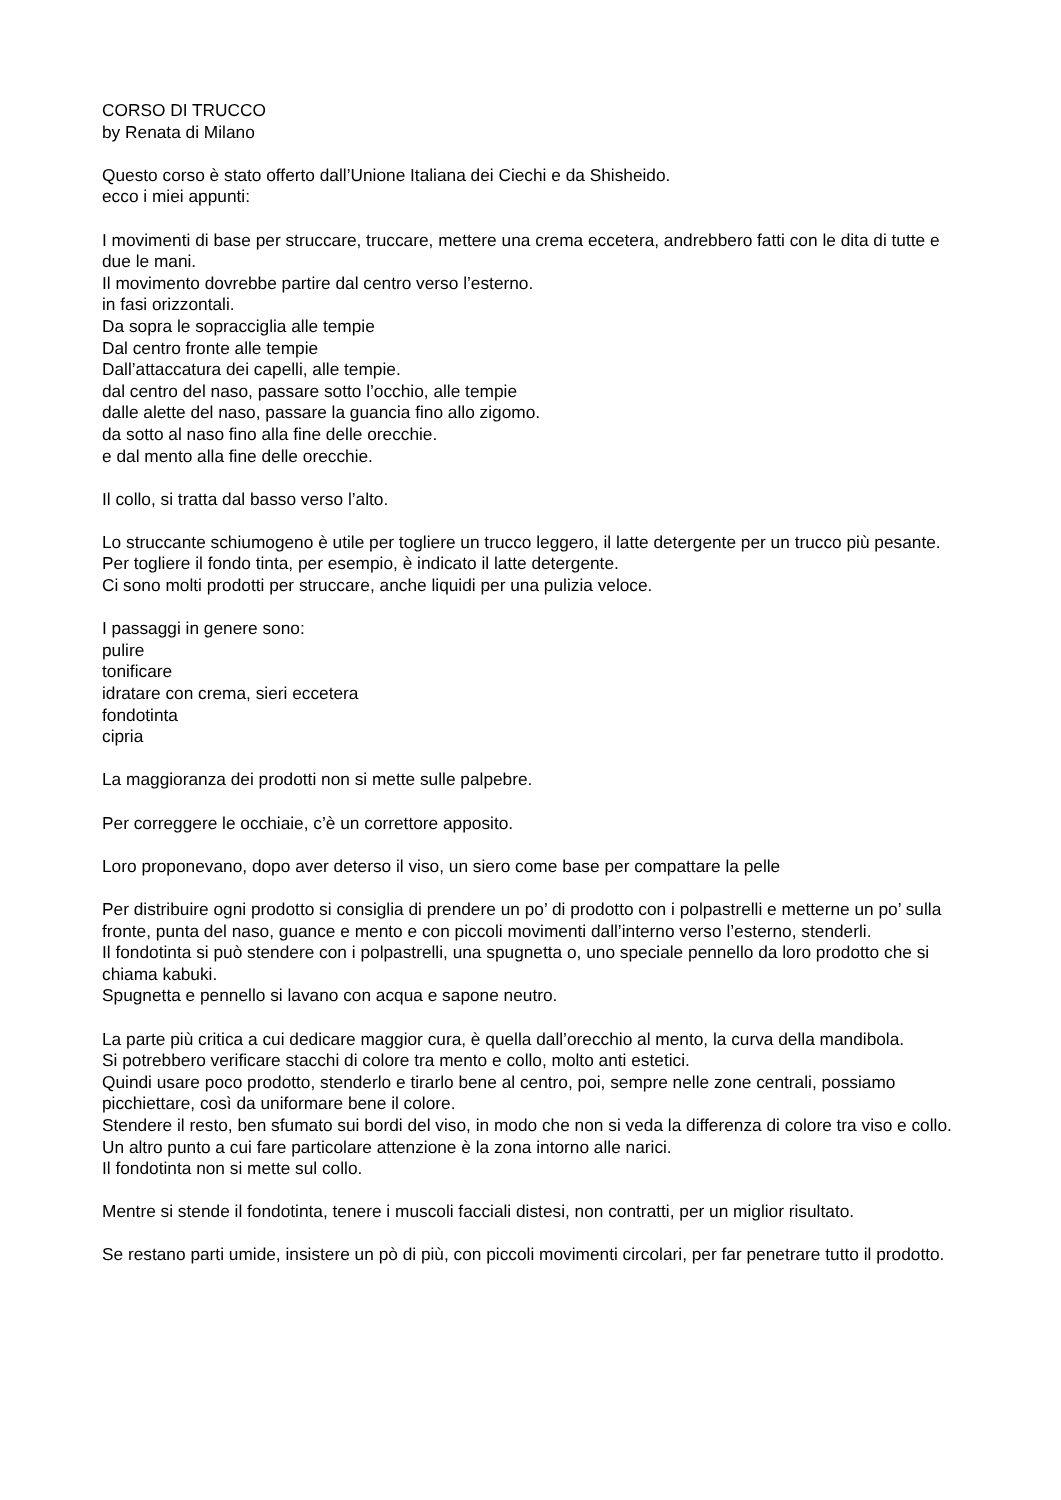CORSO DI TRUCCO
by Renata di Milano
Questo corso è stato offerto dall’Unione Italiana dei Ciechi e da Shisheido.
ecco i miei appunti:
I movimenti di base per struccare, truccare, mettere una crema eccetera, andrebbero fatti con le dita di tutte e due le mani.
Il movimento dovrebbe partire dal centro verso l’esterno.
in fasi orizzontali.
Da sopra le sopracciglia alle tempie
Dal centro fronte alle tempie
Dall’attaccatura dei capelli, alle tempie.
dal centro del naso, passare sotto l’occhio, alle tempie
dalle alette del naso, passare la guancia fino allo zigomo.
da sotto al naso fino alla fine delle orecchie.
e dal mento alla fine delle orecchie.
Il collo, si tratta dal basso verso l’alto.
Lo struccante schiumogeno è utile per togliere un trucco leggero, il latte detergente per un trucco più pesante.
Per togliere il fondo tinta, per esempio, è indicato il latte detergente.
Ci sono molti prodotti per struccare, anche liquidi per una pulizia veloce.
I passaggi in genere sono:
pulire
tonificare
idratare con crema, sieri eccetera
fondotinta
cipria
La maggioranza dei prodotti non si mette sulle palpebre.
Per correggere le occhiaie, c’è un correttore apposito.
Loro proponevano, dopo aver deterso il viso, un siero come base per compattare la pelle
Per distribuire ogni prodotto si consiglia di prendere un po’ di prodotto con i polpastrelli e metterne un po’ sulla fronte, punta del naso, guance e mento e con piccoli movimenti dall’interno verso l’esterno, stenderli.
Il fondotinta si può stendere con i polpastrelli, una spugnetta o, uno speciale pennello da loro prodotto che si chiama kabuki.
Spugnetta e pennello si lavano con acqua e sapone neutro.
La parte più critica a cui dedicare maggior cura, è quella dall’orecchio al mento, la curva della mandibola.
Si potrebbero verificare stacchi di colore tra mento e collo, molto anti estetici.
Quindi usare poco prodotto, stenderlo e tirarlo bene al centro, poi, sempre nelle zone centrali, possiamo picchiettare, così da uniformare bene il colore.
Stendere il resto, ben sfumato sui bordi del viso, in modo che non si veda la differenza di colore tra viso e collo.
Un altro punto a cui fare particolare attenzione è la zona intorno alle narici.
Il fondotinta non si mette sul collo.
Mentre si stende il fondotinta, tenere i muscoli facciali distesi, non contratti, per un miglior risultato.
Se restano parti umide, insistere un pò di più, con piccoli movimenti circolari, per far penetrare tutto il prodotto.